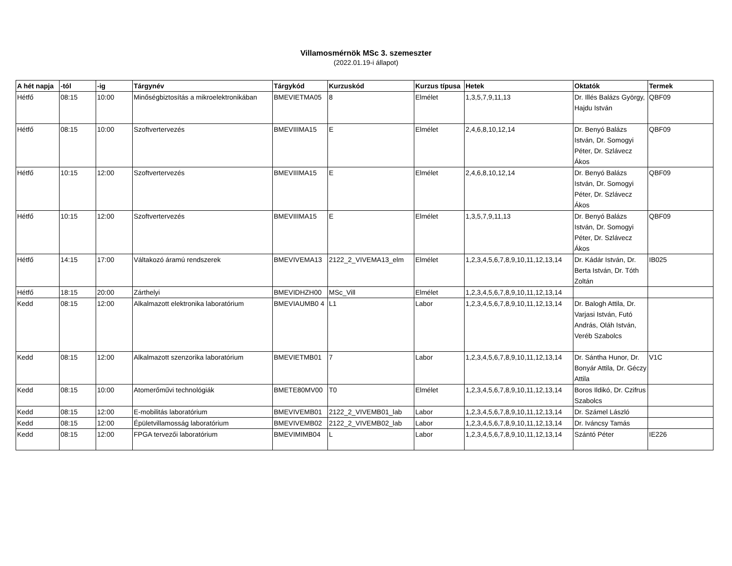Villamosmérnök MSc 3. szemeszter
(2022.01.19-i állapot)
| A hét napja | -tól | -ig | Tárgynév | Tárgykód | Kurzuskód | Kurzus típusa | Hetek | Oktatók | Termek |
| --- | --- | --- | --- | --- | --- | --- | --- | --- | --- |
| Hétfő | 08:15 | 10:00 | Minőségbiztosítás a mikroelektronikában | BMEVIETMA05 | 8 | Elmélet | 1,3,5,7,9,11,13 | Dr. Illés Balázs György, Hajdu István | QBF09 |
| Hétfő | 08:15 | 10:00 | Szoftvertervezés | BMEVIIIMA15 | E | Elmélet | 2,4,6,8,10,12,14 | Dr. Benyó Balázs István, Dr. Somogyi Péter, Dr. Szlávecz Ákos | QBF09 |
| Hétfő | 10:15 | 12:00 | Szoftvertervezés | BMEVIIIMA15 | E | Elmélet | 2,4,6,8,10,12,14 | Dr. Benyó Balázs István, Dr. Somogyi Péter, Dr. Szlávecz Ákos | QBF09 |
| Hétfő | 10:15 | 12:00 | Szoftvertervezés | BMEVIIIMA15 | E | Elmélet | 1,3,5,7,9,11,13 | Dr. Benyó Balázs István, Dr. Somogyi Péter, Dr. Szlávecz Ákos | QBF09 |
| Hétfő | 14:15 | 17:00 | Váltakozó áramú rendszerek | BMEVIVEMA13 | 2122_2_VIVEMA13_elm | Elmélet | 1,2,3,4,5,6,7,8,9,10,11,12,13,14 | Dr. Kádár István, Dr. Berta István, Dr. Tóth Zoltán | IB025 |
| Hétfő | 18:15 | 20:00 | Zárthelyi | BMEVIDHZH00 | MSc_Vill | Elmélet | 1,2,3,4,5,6,7,8,9,10,11,12,13,14 | | |
| Kedd | 08:15 | 12:00 | Alkalmazott elektronika laboratórium | BMEVIAUMB0 4 | L1 | Labor | 1,2,3,4,5,6,7,8,9,10,11,12,13,14 | Dr. Balogh Attila, Dr. Varjasi István, Futó András, Oláh István, Veréb Szabolcs | |
| Kedd | 08:15 | 12:00 | Alkalmazott szenzorika laboratórium | BMEVIETMB01 | 7 | Labor | 1,2,3,4,5,6,7,8,9,10,11,12,13,14 | Dr. Sántha Hunor, Dr. Bonyár Attila, Dr. Géczy Attila | V1C |
| Kedd | 08:15 | 10:00 | Atomerőművi technológiák | BMETE80MV00 | T0 | Elmélet | 1,2,3,4,5,6,7,8,9,10,11,12,13,14 | Boros Ildikó, Dr. Czifrus Szabolcs | |
| Kedd | 08:15 | 12:00 | E-mobilitás laboratórium | BMEVIVEMB01 | 2122_2_VIVEMB01_lab | Labor | 1,2,3,4,5,6,7,8,9,10,11,12,13,14 | Dr. Számel László | |
| Kedd | 08:15 | 12:00 | Épületvillamosság laboratórium | BMEVIVEMB02 | 2122_2_VIVEMB02_lab | Labor | 1,2,3,4,5,6,7,8,9,10,11,12,13,14 | Dr. Iváncsy Tamás | |
| Kedd | 08:15 | 12:00 | FPGA tervezői laboratórium | BMEVIMIMB04 | L | Labor | 1,2,3,4,5,6,7,8,9,10,11,12,13,14 | Szántó Péter | IE226 |